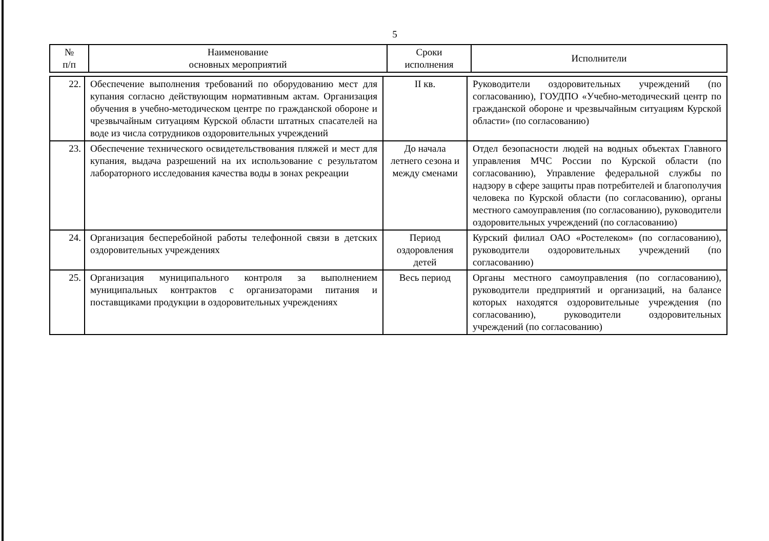5
| № п/п | Наименование основных мероприятий | Сроки исполнения | Исполнители |
| --- | --- | --- | --- |
| 22. | Обеспечение выполнения требований по оборудованию мест для купания согласно действующим нормативным актам. Организация обучения в учебно-методическом центре по гражданской обороне и чрезвычайным ситуациям Курской области штатных спасателей на воде из числа сотрудников оздоровительных учреждений | II кв. | Руководители оздоровительных учреждений (по согласованию), ГОУДПО «Учебно-методический центр по гражданской обороне и чрезвычайным ситуациям Курской области» (по согласованию) |
| 23. | Обеспечение технического освидетельствования пляжей и мест для купания, выдача разрешений на их использование с результатом лабораторного исследования качества воды в зонах рекреации | До начала летнего сезона и между сменами | Отдел безопасности людей на водных объектах Главного управления МЧС России по Курской области (по согласованию), Управление федеральной службы по надзору в сфере защиты прав потребителей и благополучия человека по Курской области (по согласованию), органы местного самоуправления (по согласованию), руководители оздоровительных учреждений (по согласованию) |
| 24. | Организация бесперебойной работы телефонной связи в детских оздоровительных учреждениях | Период оздоровления детей | Курский филиал ОАО «Ростелеком» (по согласованию), руководители оздоровительных учреждений (по согласованию) |
| 25. | Организация муниципального контроля за выполнением муниципальных контрактов с организаторами питания и поставщиками продукции в оздоровительных учреждениях | Весь период | Органы местного самоуправления (по согласованию), руководители предприятий и организаций, на балансе которых находятся оздоровительные учреждения (по согласованию), руководители оздоровительных учреждений (по согласованию) |